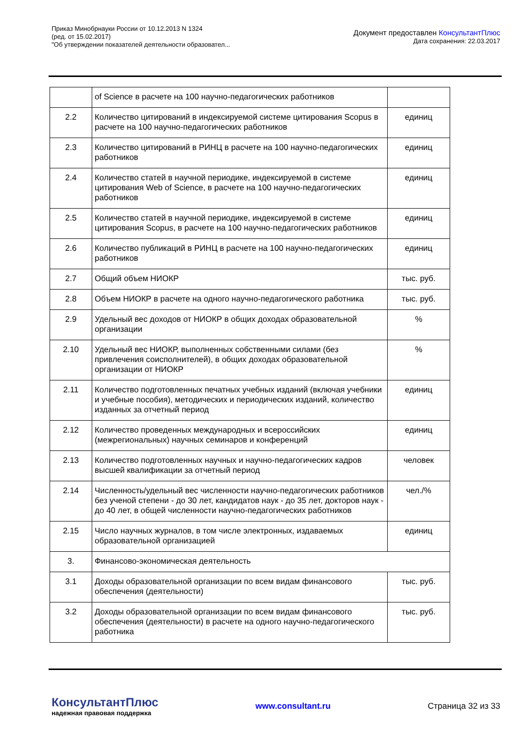Приказ Минобрнауки России от 10.12.2013 N 1324
(ред. от 15.02.2017)
"Об утверждении показателей деятельности образовател...
Документ предоставлен КонсультантПлюс
Дата сохранения: 22.03.2017
| | of Science в расчете на 100 научно-педагогических работников | |
| 2.2 | Количество цитирований в индексируемой системе цитирования Scopus в расчете на 100 научно-педагогических работников | единиц |
| 2.3 | Количество цитирований в РИНЦ в расчете на 100 научно-педагогических работников | единиц |
| 2.4 | Количество статей в научной периодике, индексируемой в системе цитирования Web of Science, в расчете на 100 научно-педагогических работников | единиц |
| 2.5 | Количество статей в научной периодике, индексируемой в системе цитирования Scopus, в расчете на 100 научно-педагогических работников | единиц |
| 2.6 | Количество публикаций в РИНЦ в расчете на 100 научно-педагогических работников | единиц |
| 2.7 | Общий объем НИОКР | тыс. руб. |
| 2.8 | Объем НИОКР в расчете на одного научно-педагогического работника | тыс. руб. |
| 2.9 | Удельный вес доходов от НИОКР в общих доходах образовательной организации | % |
| 2.10 | Удельный вес НИОКР, выполненных собственными силами (без привлечения соисполнителей), в общих доходах образовательной организации от НИОКР | % |
| 2.11 | Количество подготовленных печатных учебных изданий (включая учебники и учебные пособия), методических и периодических изданий, количество изданных за отчетный период | единиц |
| 2.12 | Количество проведенных международных и всероссийских (межрегиональных) научных семинаров и конференций | единиц |
| 2.13 | Количество подготовленных научных и научно-педагогических кадров высшей квалификации за отчетный период | человек |
| 2.14 | Численность/удельный вес численности научно-педагогических работников без ученой степени - до 30 лет, кандидатов наук - до 35 лет, докторов наук - до 40 лет, в общей численности научно-педагогических работников | чел./% |
| 2.15 | Число научных журналов, в том числе электронных, издаваемых образовательной организацией | единиц |
| 3. | Финансово-экономическая деятельность | |
| 3.1 | Доходы образовательной организации по всем видам финансового обеспечения (деятельности) | тыс. руб. |
| 3.2 | Доходы образовательной организации по всем видам финансового обеспечения (деятельности) в расчете на одного научно-педагогического работника | тыс. руб. |
КонсультантПлюс
надежная правовая поддержка
www.consultant.ru Страница 32 из 33